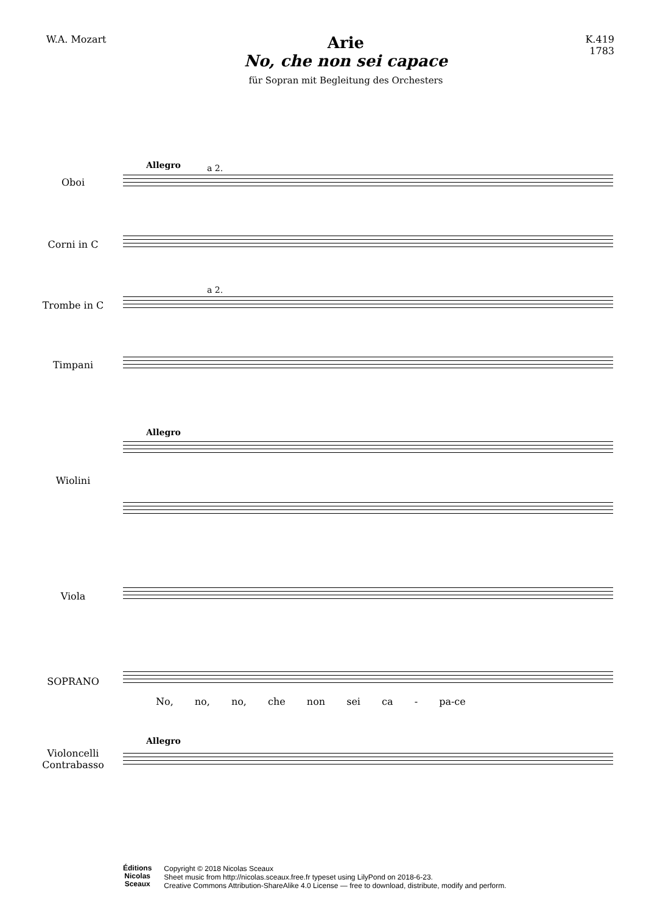W.A. Mozart
Arie
No, che non sei capace
für Sopran mit Begleitung des Orchesters
K.419
1783
Allegro a 2.
Oboi
Corni in C
a 2.
Trombe in C
Timpani
Allegro
Wiolini
Viola
SOPRANO
No, no, no, che non sei ca - pa-ce
Allegro
Violoncelli
Contrabasso
Éditions
Nicolas
Sceaux
Copyright © 2018 Nicolas Sceaux
Sheet music from http://nicolas.sceaux.free.fr typeset using LilyPond on 2018-6-23.
Creative Commons Attribution-ShareAlike 4.0 License — free to download, distribute, modify and perform.